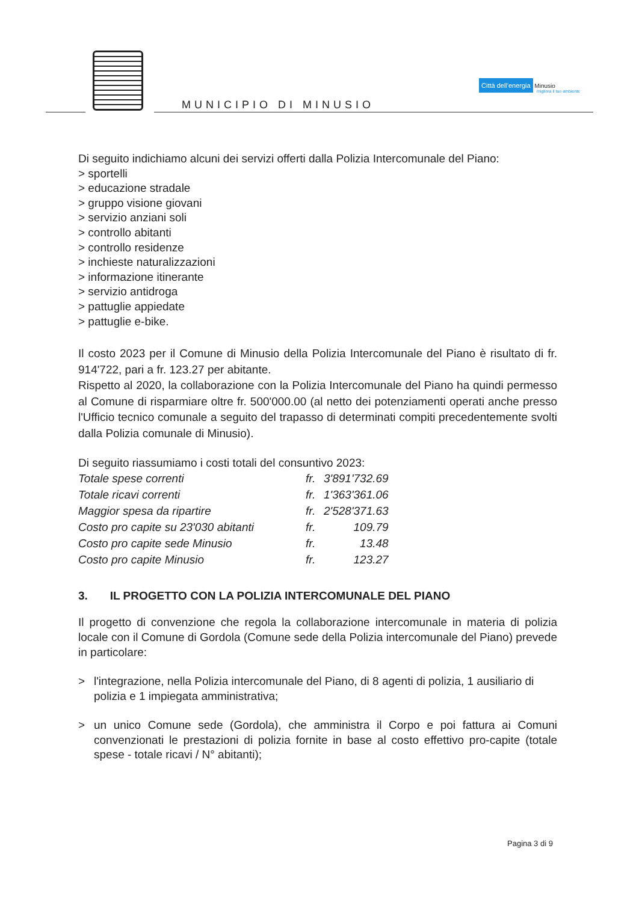MUNICIPIO DI MINUSIO
Città dell'energia Minusio
migliora il tuo ambiente
Di seguito indichiamo alcuni dei servizi offerti dalla Polizia Intercomunale del Piano:
> sportelli
> educazione stradale
> gruppo visione giovani
> servizio anziani soli
> controllo abitanti
> controllo residenze
> inchieste naturalizzazioni
> informazione itinerante
> servizio antidroga
> pattuglie appiedate
> pattuglie e-bike.
Il costo 2023 per il Comune di Minusio della Polizia Intercomunale del Piano è risultato di fr. 914'722, pari a fr. 123.27 per abitante.
Rispetto al 2020, la collaborazione con la Polizia Intercomunale del Piano ha quindi permesso al Comune di risparmiare oltre fr. 500'000.00 (al netto dei potenziamenti operati anche presso l'Ufficio tecnico comunale a seguito del trapasso di determinati compiti precedentemente svolti dalla Polizia comunale di Minusio).
Di seguito riassumiamo i costi totali del consuntivo 2023:
| Totale spese correnti | fr. | 3'891'732.69 |
| Totale ricavi correnti | fr. | 1'363'361.06 |
| Maggior spesa da ripartire | fr. | 2'528'371.63 |
| Costo pro capite su 23'030 abitanti | fr. | 109.79 |
| Costo pro capite sede Minusio | fr. | 13.48 |
| Costo pro capite Minusio | fr. | 123.27 |
3. IL PROGETTO CON LA POLIZIA INTERCOMUNALE DEL PIANO
Il progetto di convenzione che regola la collaborazione intercomunale in materia di polizia locale con il Comune di Gordola (Comune sede della Polizia intercomunale del Piano) prevede in particolare:
> l'integrazione, nella Polizia intercomunale del Piano, di 8 agenti di polizia, 1 ausiliario di polizia e 1 impiegata amministrativa;
> un unico Comune sede (Gordola), che amministra il Corpo e poi fattura ai Comuni convenzionati le prestazioni di polizia fornite in base al costo effettivo pro-capite (totale spese - totale ricavi / N° abitanti);
Pagina 3 di 9